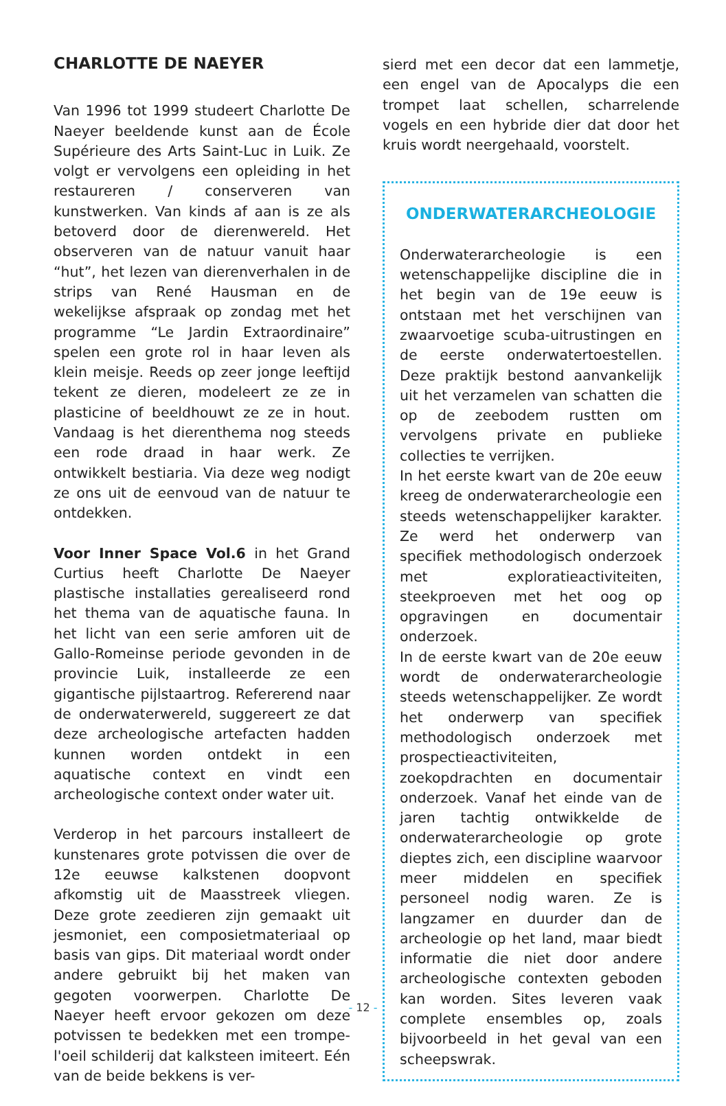CHARLOTTE DE NAEYER
Van 1996 tot 1999 studeert Charlotte De Naeyer beeldende kunst aan de École Supérieure des Arts Saint-Luc in Luik. Ze volgt er vervolgens een opleiding in het restaureren / conserveren van kunstwerken. Van kinds af aan is ze als betoverd door de dierenwereld. Het observeren van de natuur vanuit haar “hut”, het lezen van dierenverhalen in de strips van René Hausman en de wekelijkse afspraak op zondag met het programme “Le Jardin Extraordinaire” spelen een grote rol in haar leven als klein meisje. Reeds op zeer jonge leeftijd tekent ze dieren, modeleert ze ze in plasticine of beeldhouwt ze ze in hout. Vandaag is het dierenthema nog steeds een rode draad in haar werk. Ze ontwikkelt bestiaria. Via deze weg nodigt ze ons uit de eenvoud van de natuur te ontdekken.
Voor Inner Space Vol.6 in het Grand Curtius heeft Charlotte De Naeyer plastische installaties gerealiseerd rond het thema van de aquatische fauna. In het licht van een serie amforen uit de Gallo-Romeinse periode gevonden in de provincie Luik, installeerde ze een gigantische pijlstaartrog. Refererend naar de onderwaterwereld, suggereert ze dat deze archeologische artefacten hadden kunnen worden ontdekt in een aquatische context en vindt een archeologische context onder water uit.
Verderop in het parcours installeert de kunstenares grote potvissen die over de 12e eeuwse kalkstenen doopvont afkomstig uit de Maasstreek vliegen. Deze grote zeedieren zijn gemaakt uit jesmoniet, een composietmateriaal op basis van gips. Dit materiaal wordt onder andere gebruikt bij het maken van gegoten voorwerpen. Charlotte De Naeyer heeft ervoor gekozen om deze potvissen te bedekken met een trompe-l'oeil schilderij dat kalksteen imiteert. Eén van de beide bekkens is ver-
sierd met een decor dat een lammetje, een engel van de Apocalyps die een trompet laat schellen, scharrelende vogels en een hybride dier dat door het kruis wordt neergehaald, voorstelt.
ONDERWATERARCHEOLOGIE
Onderwaterarcheologie is een wetenschappelijke discipline die in het begin van de 19e eeuw is ontstaan met het verschijnen van zwaarvoetige scuba-uitrustingen en de eerste onderwatertoestellen. Deze praktijk bestond aanvankelijk uit het verzamelen van schatten die op de zeebodem rustten om vervolgens private en publieke collecties te verrijken.
In het eerste kwart van de 20e eeuw kreeg de onderwaterarcheologie een steeds wetenschappelijker karakter. Ze werd het onderwerp van specifiek methodologisch onderzoek met exploratieactiviteiten, steekproeven met het oog op opgravingen en documentair onderzoek.
In de eerste kwart van de 20e eeuw wordt de onderwaterarcheologie steeds wetenschappelijker. Ze wordt het onderwerp van specifiek methodologisch onderzoek met prospectieactiviteiten, zoekopdrachten en documentair onderzoek. Vanaf het einde van de jaren tachtig ontwikkelde de onderwaterarcheologie op grote dieptes zich, een discipline waarvoor meer middelen en specifiek personeel nodig waren. Ze is langzamer en duurder dan de archeologie op het land, maar biedt informatie die niet door andere archeologische contexten geboden kan worden. Sites leveren vaak complete ensembles op, zoals bijvoorbeeld in het geval van een scheepswrak.
- 12 -